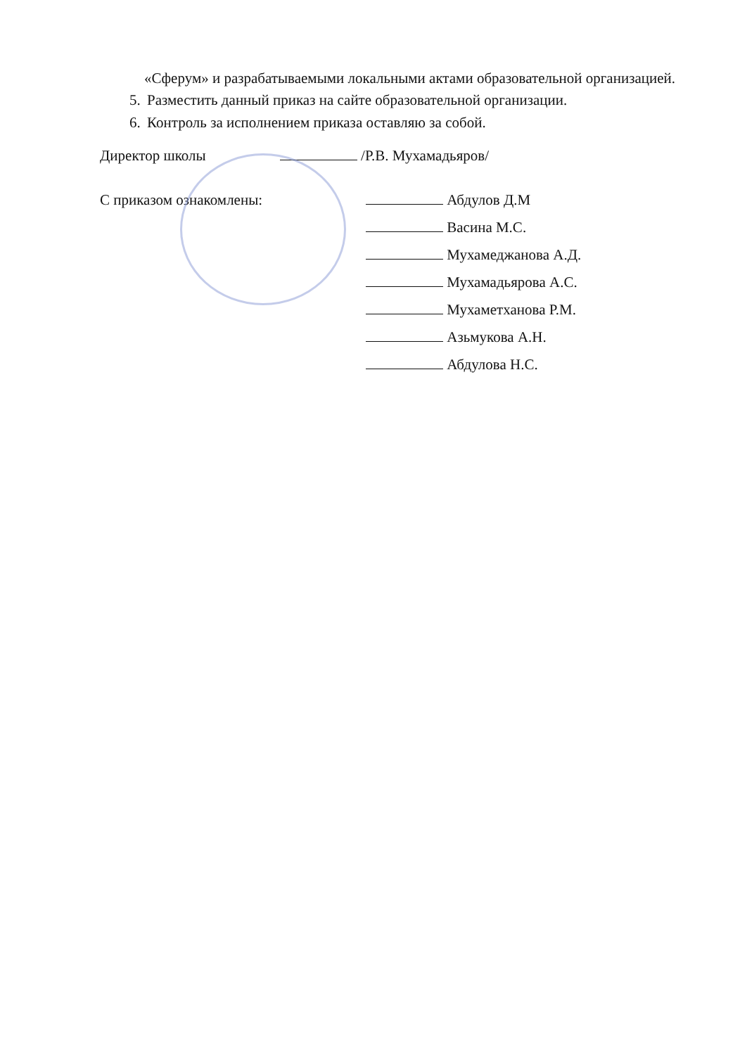«Сферум» и разрабатываемыми локальными актами образовательной организацией.
5. Разместить данный приказ на сайте образовательной организации.
6. Контроль за исполнением приказа оставляю за собой.
Директор школы /Р.В. Мухамадьяров/
С приказом ознакомлены:
Абдулов Д.М
Васина М.С.
Мухамеджанова А.Д.
Мухамадьярова А.С.
Мухаметханова Р.М.
Азьмукова А.Н.
Абдулова Н.С.